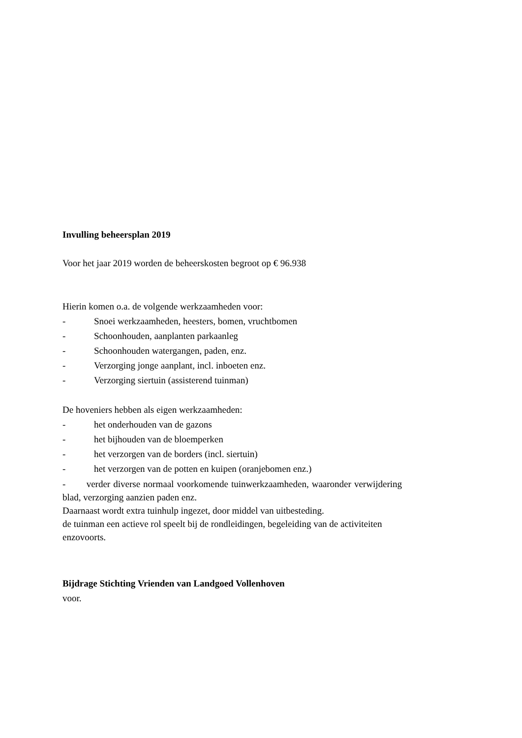Invulling beheersplan 2019
Voor het jaar 2019 worden de beheerskosten begroot op € 96.938
Hierin komen o.a. de volgende werkzaamheden voor:
- Snoei werkzaamheden, heesters, bomen, vruchtbomen
- Schoonhouden, aanplanten parkaanleg
- Schoonhouden watergangen, paden, enz.
- Verzorging jonge aanplant, incl. inboeten enz.
- Verzorging siertuin (assisterend tuinman)
De hoveniers hebben als eigen werkzaamheden:
- het onderhouden van de gazons
- het bijhouden van de bloemperken
- het verzorgen van de borders (incl. siertuin)
- het verzorgen van de potten en kuipen (oranjebomen enz.)
- verder diverse normaal voorkomende tuinwerkzaamheden, waaronder verwijdering blad, verzorging aanzien paden enz.
Daarnaast wordt extra tuinhulp ingezet, door middel van uitbesteding.
de tuinman een actieve rol speelt bij de rondleidingen, begeleiding van de activiteiten enzovoorts.
Bijdrage Stichting Vrienden van Landgoed Vollenhoven
voor.